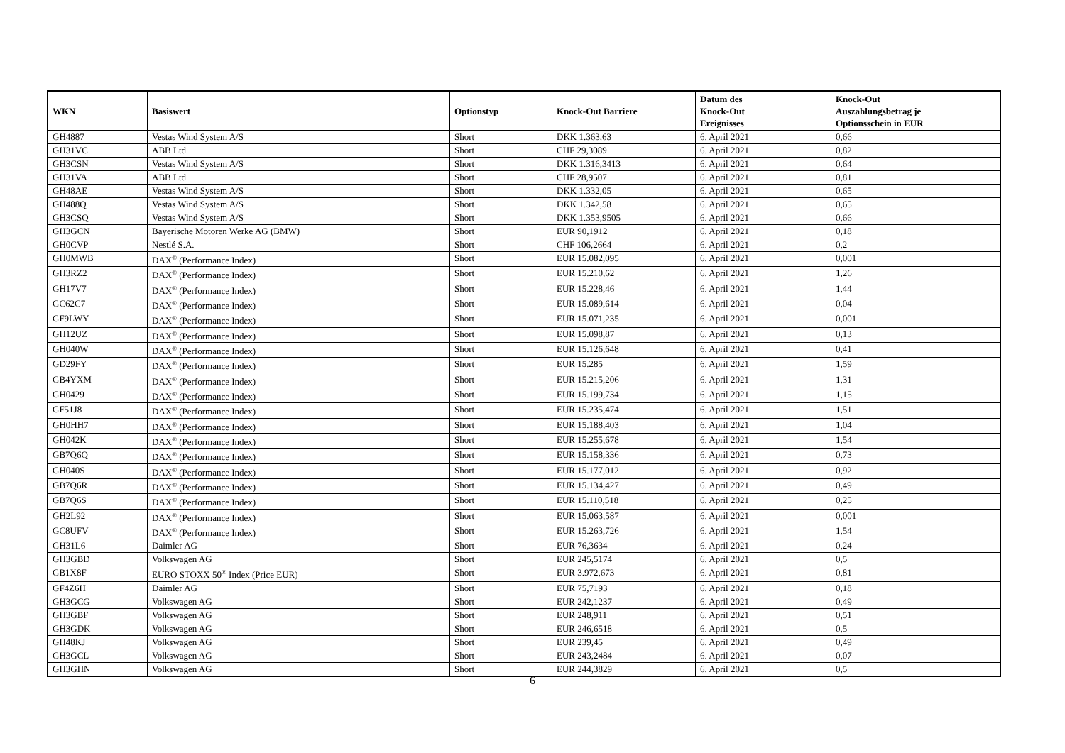| WKN | Basiswert | Optionstyp | Knock-Out Barriere | Datum des Knock-Out Ereignisses | Knock-Out Auszahlungsbetrag je Optionsschein in EUR |
| --- | --- | --- | --- | --- | --- |
| GH4887 | Vestas Wind System A/S | Short | DKK 1.363,63 | 6. April 2021 | 0,66 |
| GH31VC | ABB Ltd | Short | CHF 29,3089 | 6. April 2021 | 0,82 |
| GH3CSN | Vestas Wind System A/S | Short | DKK 1.316,3413 | 6. April 2021 | 0,64 |
| GH31VA | ABB Ltd | Short | CHF 28,9507 | 6. April 2021 | 0,81 |
| GH48AE | Vestas Wind System A/S | Short | DKK 1.332,05 | 6. April 2021 | 0,65 |
| GH488Q | Vestas Wind System A/S | Short | DKK 1.342,58 | 6. April 2021 | 0,65 |
| GH3CSQ | Vestas Wind System A/S | Short | DKK 1.353,9505 | 6. April 2021 | 0,66 |
| GH3GCN | Bayerische Motoren Werke AG (BMW) | Short | EUR 90,1912 | 6. April 2021 | 0,18 |
| GH0CVP | Nestlé S.A. | Short | CHF 106,2664 | 6. April 2021 | 0,2 |
| GH0MWB | DAX<sup>®</sup> (Performance Index) | Short | EUR 15.082,095 | 6. April 2021 | 0,001 |
| GH3RZ2 | DAX<sup>®</sup> (Performance Index) | Short | EUR 15.210,62 | 6. April 2021 | 1,26 |
| GH17V7 | DAX<sup>®</sup> (Performance Index) | Short | EUR 15.228,46 | 6. April 2021 | 1,44 |
| GC62C7 | DAX<sup>®</sup> (Performance Index) | Short | EUR 15.089,614 | 6. April 2021 | 0,04 |
| GF9LWY | DAX<sup>®</sup> (Performance Index) | Short | EUR 15.071,235 | 6. April 2021 | 0,001 |
| GH12UZ | DAX<sup>®</sup> (Performance Index) | Short | EUR 15.098,87 | 6. April 2021 | 0,13 |
| GH040W | DAX<sup>®</sup> (Performance Index) | Short | EUR 15.126,648 | 6. April 2021 | 0,41 |
| GD29FY | DAX<sup>®</sup> (Performance Index) | Short | EUR 15.285 | 6. April 2021 | 1,59 |
| GB4YXM | DAX<sup>®</sup> (Performance Index) | Short | EUR 15.215,206 | 6. April 2021 | 1,31 |
| GH0429 | DAX<sup>®</sup> (Performance Index) | Short | EUR 15.199,734 | 6. April 2021 | 1,15 |
| GF51J8 | DAX<sup>®</sup> (Performance Index) | Short | EUR 15.235,474 | 6. April 2021 | 1,51 |
| GH0HH7 | DAX<sup>®</sup> (Performance Index) | Short | EUR 15.188,403 | 6. April 2021 | 1,04 |
| GH042K | DAX<sup>®</sup> (Performance Index) | Short | EUR 15.255,678 | 6. April 2021 | 1,54 |
| GB7Q6Q | DAX<sup>®</sup> (Performance Index) | Short | EUR 15.158,336 | 6. April 2021 | 0,73 |
| GH040S | DAX<sup>®</sup> (Performance Index) | Short | EUR 15.177,012 | 6. April 2021 | 0,92 |
| GB7Q6R | DAX<sup>®</sup> (Performance Index) | Short | EUR 15.134,427 | 6. April 2021 | 0,49 |
| GB7Q6S | DAX<sup>®</sup> (Performance Index) | Short | EUR 15.110,518 | 6. April 2021 | 0,25 |
| GH2L92 | DAX<sup>®</sup> (Performance Index) | Short | EUR 15.063,587 | 6. April 2021 | 0,001 |
| GC8UFV | DAX<sup>®</sup> (Performance Index) | Short | EUR 15.263,726 | 6. April 2021 | 1,54 |
| GH31L6 | Daimler AG | Short | EUR 76,3634 | 6. April 2021 | 0,24 |
| GH3GBD | Volkswagen AG | Short | EUR 245,5174 | 6. April 2021 | 0,5 |
| GB1X8F | EURO STOXX 50<sup>®</sup> Index (Price EUR) | Short | EUR 3.972,673 | 6. April 2021 | 0,81 |
| GF4Z6H | Daimler AG | Short | EUR 75,7193 | 6. April 2021 | 0,18 |
| GH3GCG | Volkswagen AG | Short | EUR 242,1237 | 6. April 2021 | 0,49 |
| GH3GBF | Volkswagen AG | Short | EUR 248,911 | 6. April 2021 | 0,51 |
| GH3GDK | Volkswagen AG | Short | EUR 246,6518 | 6. April 2021 | 0,5 |
| GH48KJ | Volkswagen AG | Short | EUR 239,45 | 6. April 2021 | 0,49 |
| GH3GCL | Volkswagen AG | Short | EUR 243,2484 | 6. April 2021 | 0,07 |
| GH3GHN | Volkswagen AG | Short | EUR 244,3829 | 6. April 2021 | 0,5 |
6